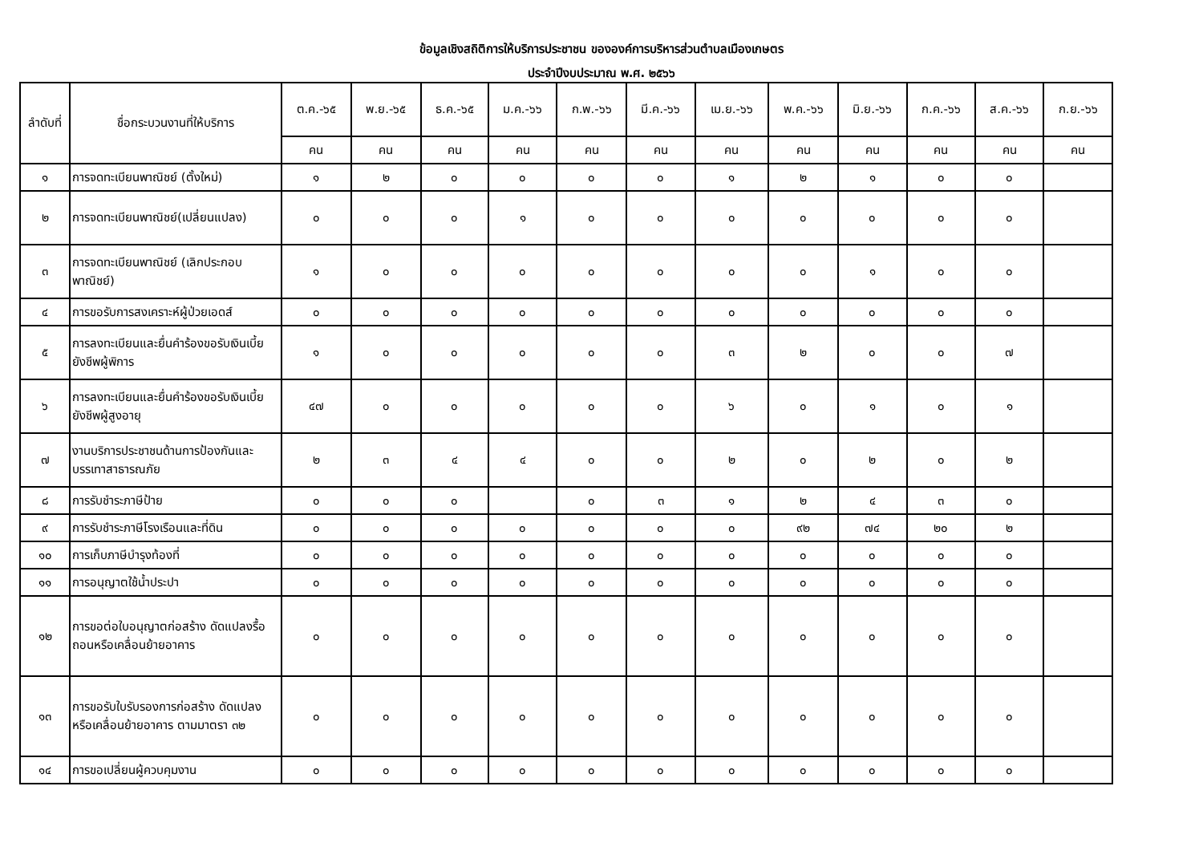ข้อมูลเชิงสถิติการให้บริการประชาชน ขององค์การบริหารส่วนตำบลเมืองเกษตร
ประจำปีงบประมาณ พ.ศ. ๒๕๖๖
| ลำดับที่ | ชื่อกระบวนงานที่ให้บริการ | ต.ค.-๖๕ | พ.ย.-๖๕ | ธ.ค.-๖๕ | ม.ค.-๖๖ | ก.พ.-๖๖ | มี.ค.-๖๖ | เม.ย.-๖๖ | พ.ค.-๖๖ | มิ.ย.-๖๖ | ก.ค.-๖๖ | ส.ค.-๖๖ | ก.ย.-๖๖ |
| --- | --- | --- | --- | --- | --- | --- | --- | --- | --- | --- | --- | --- | --- |
| | | คน | คน | คน | คน | คน | คน | คน | คน | คน | คน | คน | คน |
| ๑ | การจดทะเบียนพาณิชย์ (ตั้งใหม่) | ๑ | ๒ | ๐ | ๐ | ๐ | ๐ | ๑ | ๒ | ๑ | ๐ | ๐ | |
| ๒ | การจดทะเบียนพาณิชย์(เปลี่ยนแปลง) | ๐ | ๐ | ๐ | ๑ | ๐ | ๐ | ๐ | ๐ | ๐ | ๐ | ๐ | |
| ๓ | การจดทะเบียนพาณิชย์ (เลิกประกอบพาณิชย์) | ๑ | ๐ | ๐ | ๐ | ๐ | ๐ | ๐ | ๐ | ๑ | ๐ | ๐ | |
| ๔ | การขอรับการสงเคราะห์ผู้ป่วยเอดส์ | ๐ | ๐ | ๐ | ๐ | ๐ | ๐ | ๐ | ๐ | ๐ | ๐ | ๐ | |
| ๕ | การลงทะเบียนและยื่นคำร้องขอรับเงินเบี้ยยังชีพผู้พิการ | ๑ | ๐ | ๐ | ๐ | ๐ | ๐ | ๓ | ๒ | ๐ | ๐ | ๗ | |
| ๖ | การลงทะเบียนและยื่นคำร้องขอรับเงินเบี้ยยังชีพผู้สูงอายุ | ๔๗ | ๐ | ๐ | ๐ | ๐ | ๐ | ๖ | ๐ | ๑ | ๐ | ๑ | |
| ๗ | งานบริการประชาชนด้านการป้องกันและบรรเทาสาธารณภัย | ๒ | ๓ | ๔ | ๔ | ๐ | ๐ | ๒ | ๐ | ๒ | ๐ | ๒ | |
| ๘ | การรับชำระภาษีป้าย | ๐ | ๐ | ๐ | | ๐ | ๓ | ๑ | ๒ | ๔ | ๓ | ๐ | |
| ๙ | การรับชำระภาษีโรงเรือนและที่ดิน | ๐ | ๐ | ๐ | ๐ | ๐ | ๐ | ๐ | ๙๒ | ๗๔ | ๒๐ | ๒ | |
| ๑๐ | การเก็บภาษีบำรุงท้องที่ | ๐ | ๐ | ๐ | ๐ | ๐ | ๐ | ๐ | ๐ | ๐ | ๐ | ๐ | |
| ๑๑ | การอนุญาตใช้น้ำประปา | ๐ | ๐ | ๐ | ๐ | ๐ | ๐ | ๐ | ๐ | ๐ | ๐ | ๐ | |
| ๑๒ | การขอต่อใบอนุญาตก่อสร้าง ดัดแปลงรื้อถอนหรือเคลื่อนย้ายอาคาร | ๐ | ๐ | ๐ | ๐ | ๐ | ๐ | ๐ | ๐ | ๐ | ๐ | ๐ | |
| ๑๓ | การขอรับใบรับรองการก่อสร้าง ดัดแปลงหรือเคลื่อนย้ายอาคาร ตามมาตรา ๓๒ | ๐ | ๐ | ๐ | ๐ | ๐ | ๐ | ๐ | ๐ | ๐ | ๐ | ๐ | |
| ๑๔ | การขอเปลี่ยนผู้ควบคุมงาน | ๐ | ๐ | ๐ | ๐ | ๐ | ๐ | ๐ | ๐ | ๐ | ๐ | ๐ | |